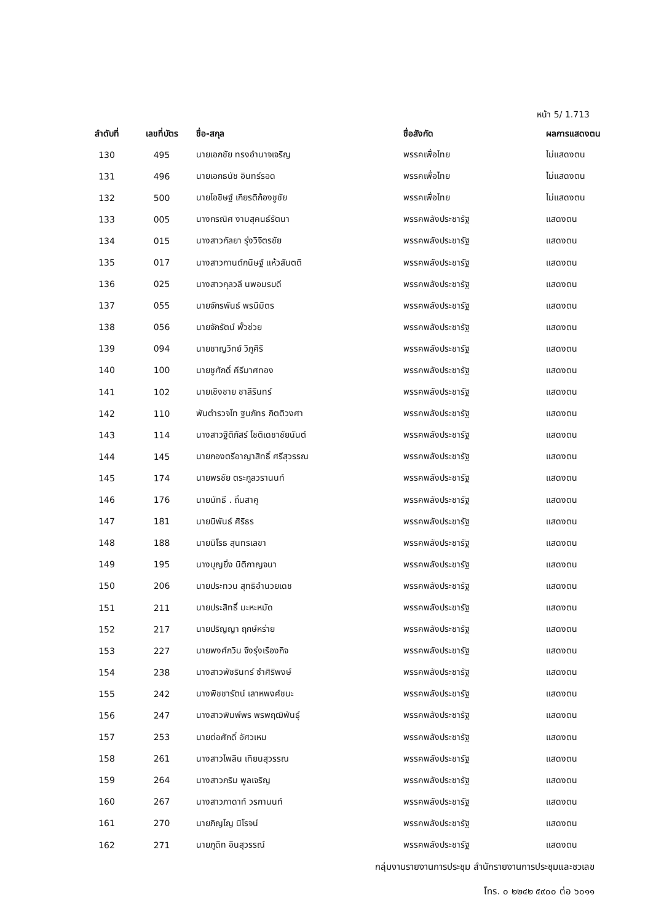หน้า 5/ 1.713
| ลำดับที่ | เลขที่บัตร | ชื่อ-สกุล | ชื่อสังกัด | ผลการแสดงตน |
| --- | --- | --- | --- | --- |
| 130 | 495 | นายเอกชัย ทรงอำนาจเจริญ | พรรคเพื่อไทย | ไม่แสดงตน |
| 131 | 496 | นายเอกธนัช อินทร์รอด | พรรคเพื่อไทย | ไม่แสดงตน |
| 132 | 500 | นายโอชิษฐ์ เกียรติก้องชูชัย | พรรคเพื่อไทย | ไม่แสดงตน |
| 133 | 005 | นางกรณิศ งามสุคนธ์รัตนา | พรรคพลังประชารัฐ | แสดงตน |
| 134 | 015 | นางสาวกัลยา รุ่งวิจิตรชัย | พรรคพลังประชารัฐ | แสดงตน |
| 135 | 017 | นางสาวกานต์กนิษฐ์ แห้วสันตติ | พรรคพลังประชารัฐ | แสดงตน |
| 136 | 025 | นางสาวกุลวลี นพอมรบดี | พรรคพลังประชารัฐ | แสดงตน |
| 137 | 055 | นายจักรพันธ์ พรนิมิตร | พรรคพลังประชารัฐ | แสดงตน |
| 138 | 056 | นายจักรัตน์ พั้วช่วย | พรรคพลังประชารัฐ | แสดงตน |
| 139 | 094 | นายชาญวิทย์ วิภูศิริ | พรรคพลังประชารัฐ | แสดงตน |
| 140 | 100 | นายชูศักดิ์ คีรีมาศทอง | พรรคพลังประชารัฐ | แสดงตน |
| 141 | 102 | นายเชิงชาย ชาลีรินทร์ | พรรคพลังประชารัฐ | แสดงตน |
| 142 | 110 | พันตำรวจโท ฐนภัทร กิตติวงศา | พรรคพลังประชารัฐ | แสดงตน |
| 143 | 114 | นางสาวฐิติภัสร์ โชติเดชาชัยนันต์ | พรรคพลังประชารัฐ | แสดงตน |
| 144 | 145 | นายกองตรีอาญาสิทธิ์ ศรีสุวรรณ | พรรคพลังประชารัฐ | แสดงตน |
| 145 | 174 | นายพรชัย ตระกูลวรานนท์ | พรรคพลังประชารัฐ | แสดงตน |
| 146 | 176 | นายนัทธี . ถิ่นสาคู | พรรคพลังประชารัฐ | แสดงตน |
| 147 | 181 | นายนิพันธ์ ศิริธร | พรรคพลังประชารัฐ | แสดงตน |
| 148 | 188 | นายนิโรธ สุนทรเลขา | พรรคพลังประชารัฐ | แสดงตน |
| 149 | 195 | นางบุญยิ่ง นิติกาญจนา | พรรคพลังประชารัฐ | แสดงตน |
| 150 | 206 | นายประทวน สุทธิอำนวยเดช | พรรคพลังประชารัฐ | แสดงตน |
| 151 | 211 | นายประสิทธิ์ มะหะหมัด | พรรคพลังประชารัฐ | แสดงตน |
| 152 | 217 | นายปริญญา ฤกษ์หร่าย | พรรคพลังประชารัฐ | แสดงตน |
| 153 | 227 | นายพงศ์กวิน จึงรุ่งเรืองกิจ | พรรคพลังประชารัฐ | แสดงตน |
| 154 | 238 | นางสาวพัชรินทร์ ซำศิริพงษ์ | พรรคพลังประชารัฐ | แสดงตน |
| 155 | 242 | นางพิชชารัตน์ เลาหพงศ์ชนะ | พรรคพลังประชารัฐ | แสดงตน |
| 156 | 247 | นางสาวพิมพ์พร พรพฤฒิพันธุ์ | พรรคพลังประชารัฐ | แสดงตน |
| 157 | 253 | นายต่อศักดิ์ อัศวเหม | พรรคพลังประชารัฐ | แสดงตน |
| 158 | 261 | นางสาวไพลิน เทียนสุวรรณ | พรรคพลังประชารัฐ | แสดงตน |
| 159 | 264 | นางสาวภริม พูลเจริญ | พรรคพลังประชารัฐ | แสดงตน |
| 160 | 267 | นางสาวภาดาท์ วรกานนท์ | พรรคพลังประชารัฐ | แสดงตน |
| 161 | 270 | นายภิญโญ นิโรจน์ | พรรคพลังประชารัฐ | แสดงตน |
| 162 | 271 | นายภูดิท อินสุวรรณ์ | พรรคพลังประชารัฐ | แสดงตน |
กลุ่มงานรายงานการประชุม สำนักรายงานการประชุมและชวเลข
โทร. ๐ ๒๒๔๒ ๕๙๐๐ ต่อ ๖๐๑๑